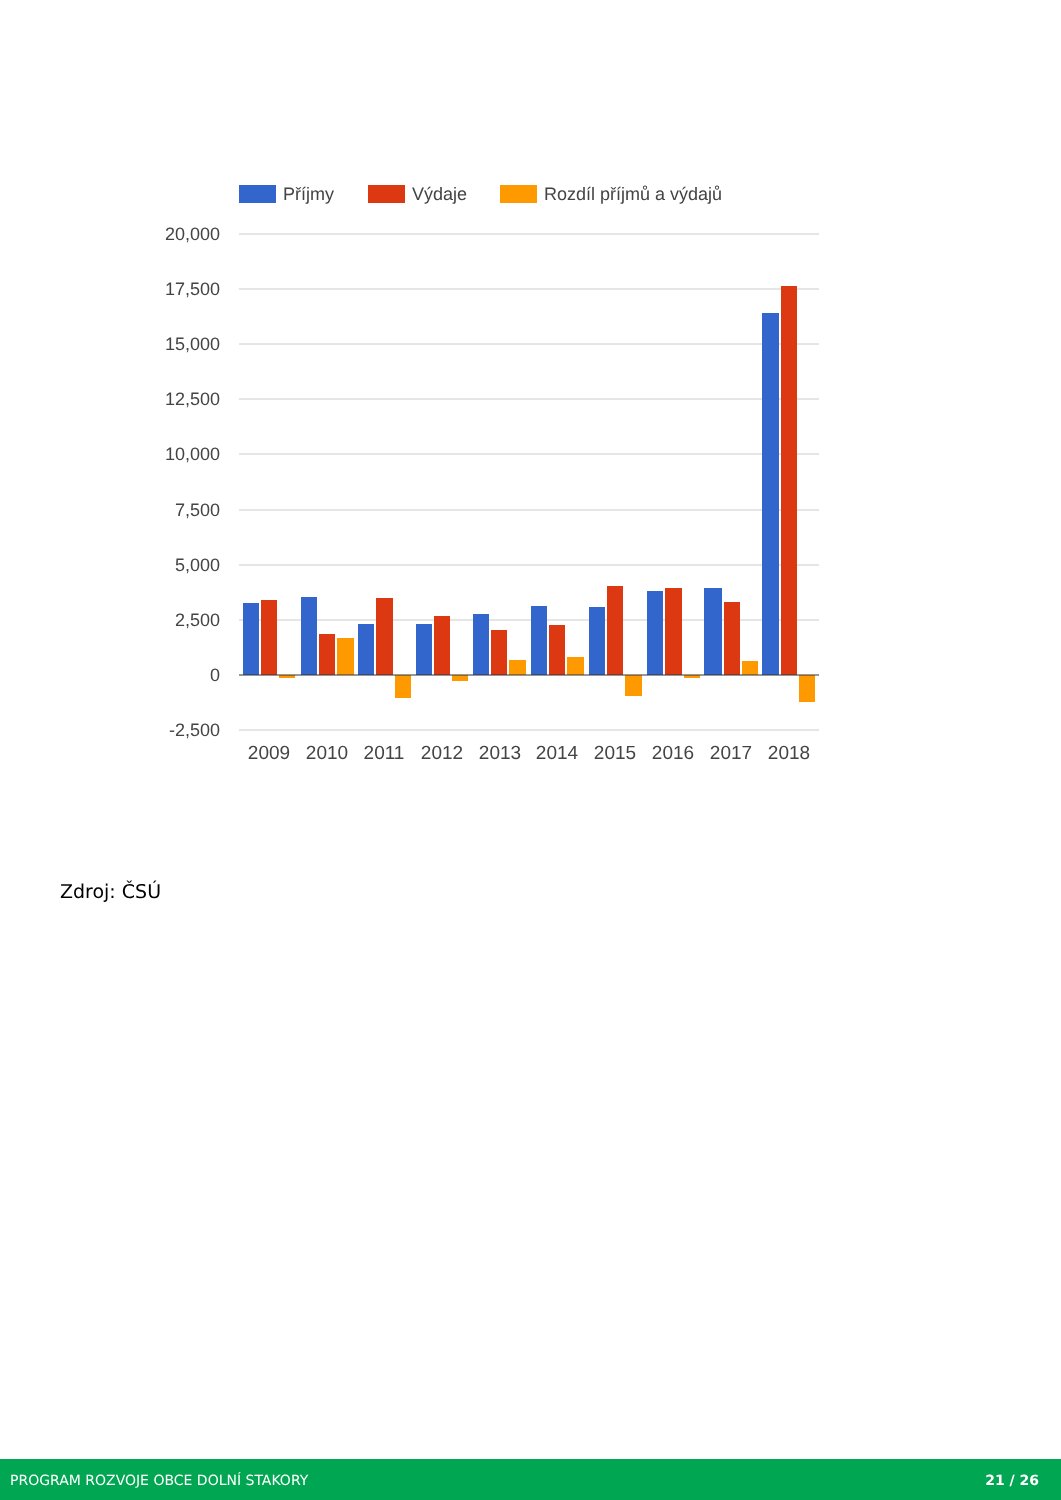Příjmy
Výdaje
Rozdíl příjmů a výdajů
20,000
17,500
15,000
12,500
10,000
7,500
5,000
2,500
0
-2,500
2009
2010
2011
2012
2013
2014
2015
2016
2017
2018
Zdroj: ČSÚ
PROGRAM ROZVOJE OBCE DOLNÍ STAKORY 21 / 26